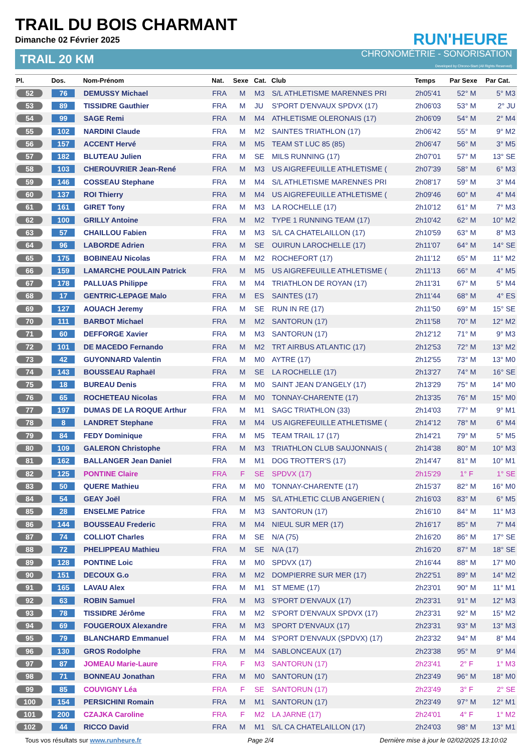RUN'HEURE
TRAIL DU BOIS CHARMANT
Dimanche 02 Février 2025
TRAIL 20 KM
CHRONOMÉTRIE - SONORISATION
Developed by Chrono-Start (All Rights Reserved)
| Pl. | Dos. | Nom-Prénom | Nat. | Sexe | Cat. | Club | Temps | Par Sexe | Par Cat. |
| --- | --- | --- | --- | --- | --- | --- | --- | --- | --- |
| 52 | 76 | DEMUSSY Michael | FRA | M | M3 | S/L ATHLETISME MARENNES PRI | 2h05'41 | 52° M | 5° M3 |
| 53 | 89 | TISSIDRE Gauthier | FRA | M | JU | S'PORT D'ENVAUX SPDVX (17) | 2h06'03 | 53° M | 2° JU |
| 54 | 99 | SAGE Remi | FRA | M | M4 | ATHLETISME OLERONAIS (17) | 2h06'09 | 54° M | 2° M4 |
| 55 | 102 | NARDINI Claude | FRA | M | M2 | SAINTES TRIATHLON (17) | 2h06'42 | 55° M | 9° M2 |
| 56 | 157 | ACCENT Hervé | FRA | M | M5 | TEAM ST LUC 85 (85) | 2h06'47 | 56° M | 3° M5 |
| 57 | 182 | BLUTEAU Julien | FRA | M | SE | MILS RUNNING (17) | 2h07'01 | 57° M | 13° SE |
| 58 | 103 | CHEROUVRIER Jean-René | FRA | M | M3 | US AIGREFEUILLE ATHLETISME ( | 2h07'39 | 58° M | 6° M3 |
| 59 | 146 | COSSEAU Stephane | FRA | M | M4 | S/L ATHLETISME MARENNES PRI | 2h08'17 | 59° M | 3° M4 |
| 60 | 137 | ROI Thierry | FRA | M | M4 | US AIGREFEUILLE ATHLETISME ( | 2h09'46 | 60° M | 4° M4 |
| 61 | 161 | GIRET Tony | FRA | M | M3 | LA ROCHELLE (17) | 2h10'12 | 61° M | 7° M3 |
| 62 | 100 | GRILLY Antoine | FRA | M | M2 | TYPE 1 RUNNING TEAM (17) | 2h10'42 | 62° M | 10° M2 |
| 63 | 57 | CHAILLOU Fabien | FRA | M | M3 | S/L CA CHATELAILLON (17) | 2h10'59 | 63° M | 8° M3 |
| 64 | 96 | LABORDE Adrien | FRA | M | SE | OUIRUN LAROCHELLE (17) | 2h11'07 | 64° M | 14° SE |
| 65 | 175 | BOBINEAU Nicolas | FRA | M | M2 | ROCHEFORT (17) | 2h11'12 | 65° M | 11° M2 |
| 66 | 159 | LAMARCHE POULAIN Patrick | FRA | M | M5 | US AIGREFEUILLE ATHLETISME ( | 2h11'13 | 66° M | 4° M5 |
| 67 | 178 | PALLUAS Philippe | FRA | M | M4 | TRIATHLON DE ROYAN (17) | 2h11'31 | 67° M | 5° M4 |
| 68 | 17 | GENTRIC-LEPAGE Malo | FRA | M | ES | SAINTES (17) | 2h11'44 | 68° M | 4° ES |
| 69 | 127 | AOUACH Jeremy | FRA | M | SE | RUN IN RE (17) | 2h11'50 | 69° M | 15° SE |
| 70 | 111 | BARBOT Michael | FRA | M | M2 | SANTORUN (17) | 2h11'58 | 70° M | 12° M2 |
| 71 | 60 | DEFFORGE Xavier | FRA | M | M3 | SANTORUN (17) | 2h12'12 | 71° M | 9° M3 |
| 72 | 101 | DE MACEDO Fernando | FRA | M | M2 | TRT AIRBUS ATLANTIC (17) | 2h12'53 | 72° M | 13° M2 |
| 73 | 42 | GUYONNARD Valentin | FRA | M | M0 | AYTRE (17) | 2h12'55 | 73° M | 13° M0 |
| 74 | 143 | BOUSSEAU Raphaël | FRA | M | SE | LA ROCHELLE (17) | 2h13'27 | 74° M | 16° SE |
| 75 | 18 | BUREAU Denis | FRA | M | M0 | SAINT JEAN D'ANGELY (17) | 2h13'29 | 75° M | 14° M0 |
| 76 | 65 | ROCHETEAU Nicolas | FRA | M | M0 | TONNAY-CHARENTE (17) | 2h13'35 | 76° M | 15° M0 |
| 77 | 197 | DUMAS DE LA ROQUE Arthur | FRA | M | M1 | SAGC TRIATHLON (33) | 2h14'03 | 77° M | 9° M1 |
| 78 | 8 | LANDRET Stephane | FRA | M | M4 | US AIGREFEUILLE ATHLETISME ( | 2h14'12 | 78° M | 6° M4 |
| 79 | 84 | FEDY Dominique | FRA | M | M5 | TEAM TRAIL 17 (17) | 2h14'21 | 79° M | 5° M5 |
| 80 | 109 | GALERON Christophe | FRA | M | M3 | TRIATHLON CLUB SAUJONNAIS ( | 2h14'38 | 80° M | 10° M3 |
| 81 | 162 | BALLANGER Jean Daniel | FRA | M | M1 | DOG TROTTER'S (17) | 2h14'47 | 81° M | 10° M1 |
| 82 | 125 | PONTINE Claire | FRA | F | SE | SPDVX (17) | 2h15'29 | 1° F | 1° SE |
| 83 | 50 | QUERE Mathieu | FRA | M | M0 | TONNAY-CHARENTE (17) | 2h15'37 | 82° M | 16° M0 |
| 84 | 54 | GEAY Joël | FRA | M | M5 | S/L ATHLETIC CLUB ANGERIEN ( | 2h16'03 | 83° M | 6° M5 |
| 85 | 28 | ENSELME Patrice | FRA | M | M3 | SANTORUN (17) | 2h16'10 | 84° M | 11° M3 |
| 86 | 144 | BOUSSEAU Frederic | FRA | M | M4 | NIEUL SUR MER (17) | 2h16'17 | 85° M | 7° M4 |
| 87 | 74 | COLLIOT Charles | FRA | M | SE | N/A (75) | 2h16'20 | 86° M | 17° SE |
| 88 | 72 | PHELIPPEAU Mathieu | FRA | M | SE | N/A (17) | 2h16'20 | 87° M | 18° SE |
| 89 | 128 | PONTINE Loic | FRA | M | M0 | SPDVX (17) | 2h16'44 | 88° M | 17° M0 |
| 90 | 151 | DECOUX G.o | FRA | M | M2 | DOMPIERRE SUR MER (17) | 2h22'51 | 89° M | 14° M2 |
| 91 | 165 | LAVAU Alex | FRA | M | M1 | ST MEME (17) | 2h23'01 | 90° M | 11° M1 |
| 92 | 63 | ROBIN Samuel | FRA | M | M3 | S'PORT D'ENVAUX (17) | 2h23'31 | 91° M | 12° M3 |
| 93 | 78 | TISSIDRE Jérôme | FRA | M | M2 | S'PORT D'ENVAUX SPDVX (17) | 2h23'31 | 92° M | 15° M2 |
| 94 | 69 | FOUGEROUX Alexandre | FRA | M | M3 | SPORT D'ENVAUX (17) | 2h23'31 | 93° M | 13° M3 |
| 95 | 79 | BLANCHARD Emmanuel | FRA | M | M4 | S'PORT D'ENVAUX (SPDVX) (17) | 2h23'32 | 94° M | 8° M4 |
| 96 | 130 | GROS Rodolphe | FRA | M | M4 | SABLONCEAUX (17) | 2h23'38 | 95° M | 9° M4 |
| 97 | 87 | JOMEAU Marie-Laure | FRA | F | M3 | SANTORUN (17) | 2h23'41 | 2° F | 1° M3 |
| 98 | 71 | BONNEAU Jonathan | FRA | M | M0 | SANTORUN (17) | 2h23'49 | 96° M | 18° M0 |
| 99 | 85 | COUVIGNY Léa | FRA | F | SE | SANTORUN (17) | 2h23'49 | 3° F | 2° SE |
| 100 | 154 | PERSICHINI Romain | FRA | M | M1 | SANTORUN (17) | 2h23'49 | 97° M | 12° M1 |
| 101 | 200 | CZAJKA Caroline | FRA | F | M2 | LA JARNE (17) | 2h24'01 | 4° F | 1° M2 |
| 102 | 44 | RICCO David | FRA | M | M1 | S/L CA CHATELAILLON (17) | 2h24'03 | 98° M | 13° M1 |
Tous vos résultats sur www.runheure.fr Page 2/4 Dernière mise à jour le 02/02/2025 13:10:02